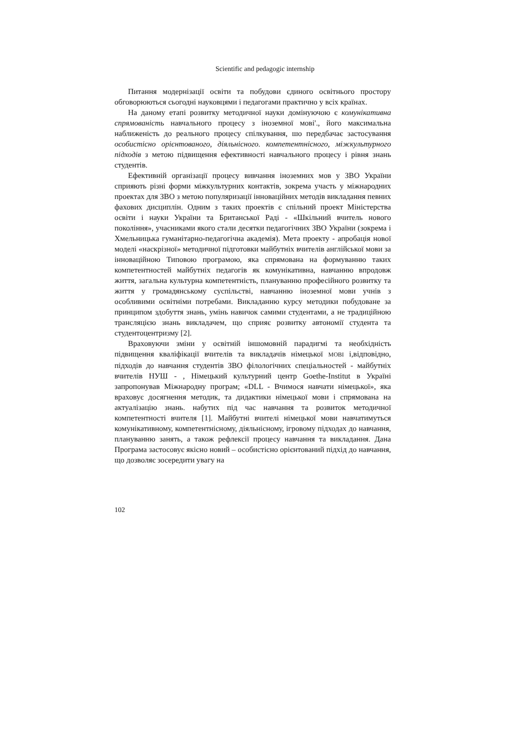Scientific and pedagogic internship
Питання модернізації освіти та побудови єдиного освітнього простору обговорюються сьогодні науковцями і педагогами практично у всіх країнах.
На даному етапі розвитку методичної науки домінуючою є комунікативна спрямованість навчального процесу з іноземної мові'., його максимальна наближеність до реального процесу спілкування, шо передбачає застосування особистісно орієнтованого, діяльнісного. компетентнісного, міжкультурного підходів з метою підвищення ефективності навчального процесу і рівня знань студентів.
Ефективній організації процесу вивчання іноземних мов у ЗВО України сприяють різні форми міжкультурних контактів, зокрема участь у міжнародних проектах для ЗВО з метою популяризації інноваційних методів викладання певних фахових дисциплін. Одним з таких проектів є спільний проект Міністерства освіти і науки України та Британської Раді - «Шкільний вчитель нового покоління», учасниками якого стали десятки педагогічних ЗВО України (зокрема і Хмельницька гуманітарно-педагогічна академія). Мета проекту - апробація нової моделі «наскрізної» методичної підготовки майбутніх вчителів англійської мови за інноваційною Типовою програмою, яка спрямована на формуванню таких компетентностей майбутніх педагогів як комунікативна, навчанню впродовж життя, загальна культурна компетентність, плануванню професійного розвитку та життя у громадянському суспільстві, навчанню іноземної мови учнів з особливими освітніми потребами. Викладанню курсу методики побудоване за принципом здобуття знань, умінь навичок самими студентами, а не традиційною трансляцією знань викладачем, що сприяє розвитку автономії студента та студентоцентризму [2].
Враховуючи зміни у освітній іншомовній парадигмі та необхідність підвищення кваліфікації вчителів та викладачів німецької МОВІ і,відповідно, підходів до навчання студентів ЗВО філологічних спеціальностей - майбутніх вчителів НУШ - , Німецький культурний центр Goethe-Institut в Україні запропонував Міжнародну програм; «DLL - Вчимося навчати німецької», яка враховує досягнення методик, та дидактики німецької мови і спрямована на актуалізацію знань. набутих під час навчання та розвиток методичної компетентності вчителя [1]. Майбутні вчителі німецької мови навчатимуться комунікативному, компетентнісному, діяльнісному, ігровому підходах до навчання, плануванню занять, а також рефлексії процесу навчання та викладання. Дана Програма застосовує якісно новий – особистісно орієнтований підхід до навчання, що дозволяє зосередити увагу на
102